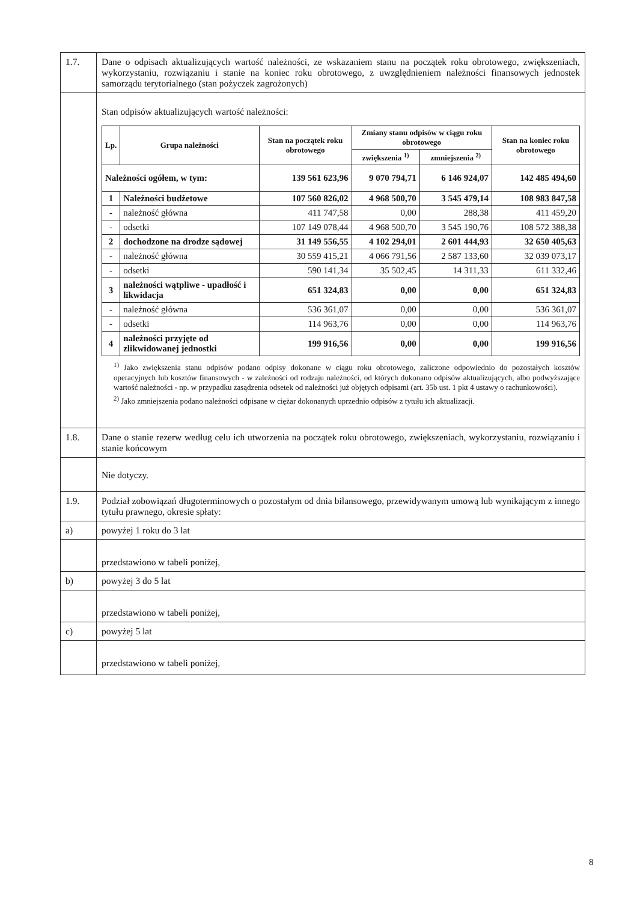| 1.7. | Dane o odpisach aktualizujących wartość należności, ze wskazaniem stanu na początek roku obrotowego, zwiększeniach, wykorzystaniu, rozwiązaniu i stanie na koniec roku obrotowego, z uwzględnieniem należności finansowych jednostek samorządu terytorialnego (stan pożyczek zagrożonych) |
| | Stan odpisów aktualizujących wartość należności: / Lp. / Grupa należności / Stan na początek roku obrotowego / Zmiany stanu odpisów w ciągu roku obrotowego / / Stan na koniec roku obrotowego / / --- / --- / --- / --- / --- / --- / / / / / zwiększenia <sup>1)</sup> / zmniejszenia <sup>2)</sup> / / / Należności ogółem, w tym: / / 139 561 623,96 / 9 070 794,71 / 6 146 924,07 / 142 485 494,60 / / 1 / Należności budżetowe / 107 560 826,02 / 4 968 500,70 / 3 545 479,14 / 108 983 847,58 / / - / należność główna / 411 747,58 / 0,00 / 288,38 / 411 459,20 / / - / odsetki / 107 149 078,44 / 4 968 500,70 / 3 545 190,76 / 108 572 388,38 / / 2 / dochodzone na drodze sądowej / 31 149 556,55 / 4 102 294,01 / 2 601 444,93 / 32 650 405,63 / / - / należność główna / 30 559 415,21 / 4 066 791,56 / 2 587 133,60 / 32 039 073,17 / / - / odsetki / 590 141,34 / 35 502,45 / 14 311,33 / 611 332,46 / / 3 / należności wątpliwe - upadłość i likwidacja / 651 324,83 / 0,00 / 0,00 / 651 324,83 / / - / należność główna / 536 361,07 / 0,00 / 0,00 / 536 361,07 / / - / odsetki / 114 963,76 / 0,00 / 0,00 / 114 963,76 / / 4 / należności przyjęte od zlikwidowanej jednostki / 199 916,56 / 0,00 / 0,00 / 199 916,56 / <sup>1)</sup> Jako zwiększenia stanu odpisów podano odpisy dokonane w ciągu roku obrotowego, zaliczone odpowiednio do pozostałych kosztów operacyjnych lub kosztów finansowych - w zależności od rodzaju należności, od których dokonano odpisów aktualizujących, albo podwyższające wartość należności - np. w przypadku zasądzenia odsetek od należności już objętych odpisami (art. 35b ust. 1 pkt 4 ustawy o rachunkowości). <sup>2)</sup> Jako zmniejszenia podano należności odpisane w ciężar dokonanych uprzednio odpisów z tytułu ich aktualizacji. |
| 1.8. | Dane o stanie rezerw według celu ich utworzenia na początek roku obrotowego, zwiększeniach, wykorzystaniu, rozwiązaniu i stanie końcowym |
| | Nie dotyczy. |
| 1.9. | Podział zobowiązań długoterminowych o pozostałym od dnia bilansowego, przewidywanym umową lub wynikającym z innego tytułu prawnego, okresie spłaty: |
| a) | powyżej 1 roku do 3 lat |
| | przedstawiono w tabeli poniżej, |
| b) | powyżej 3 do 5 lat |
| | przedstawiono w tabeli poniżej, |
| c) | powyżej 5 lat |
| | przedstawiono w tabeli poniżej, |
8